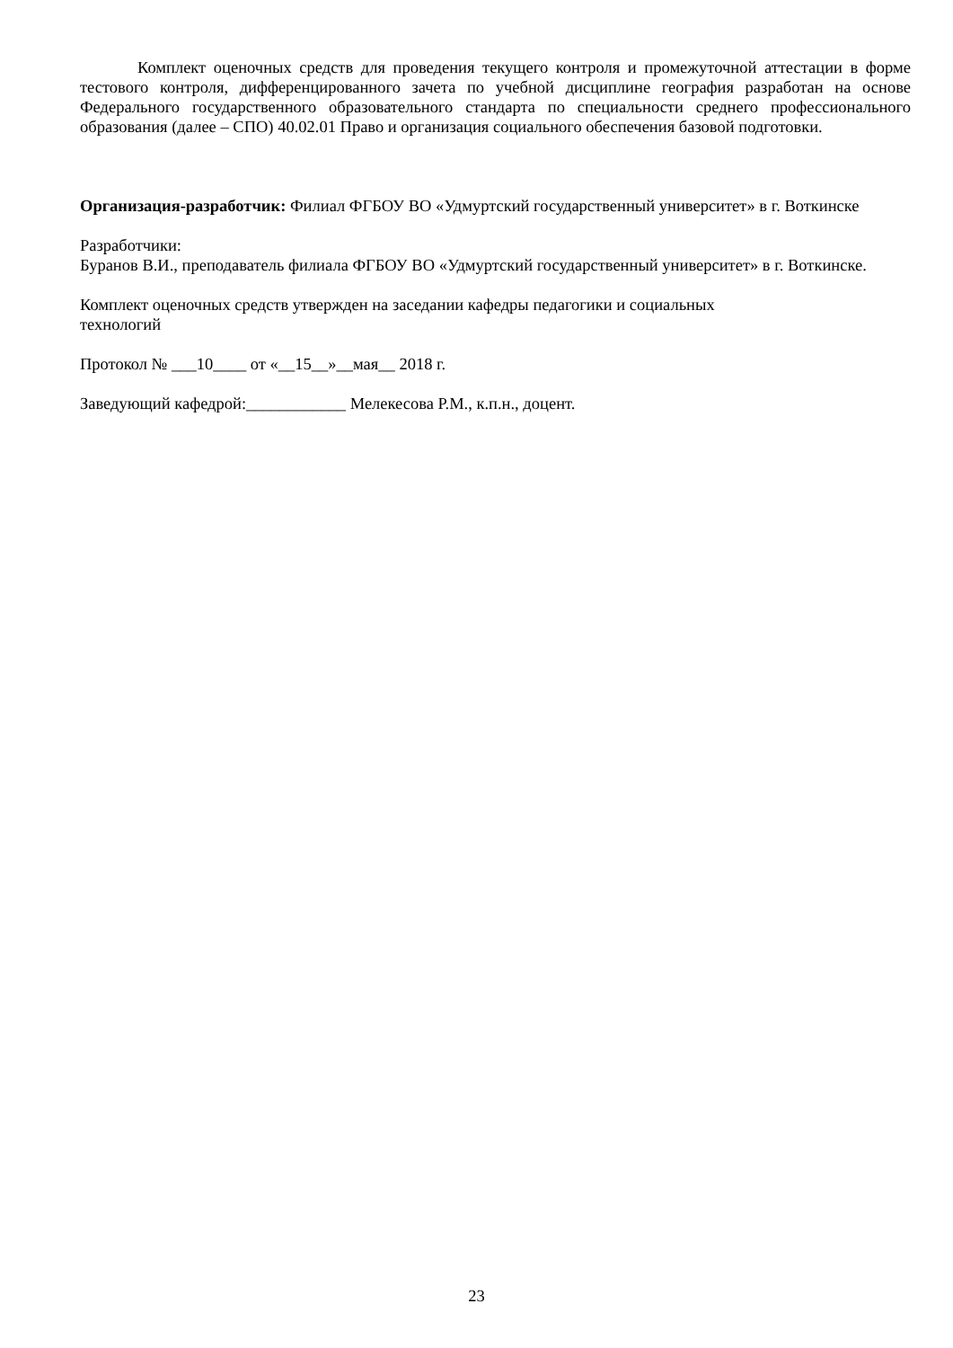Комплект оценочных средств для проведения текущего контроля и промежуточной аттестации в форме тестового контроля, дифференцированного зачета по учебной дисциплине география разработан на основе Федерального государственного образовательного стандарта по специальности среднего профессионального образования (далее – СПО) 40.02.01 Право и организация социального обеспечения базовой подготовки.
Организация-разработчик: Филиал ФГБОУ ВО «Удмуртский государственный университет» в г. Воткинске
Разработчики:
Буранов В.И., преподаватель филиала ФГБОУ ВО «Удмуртский государственный университет» в г. Воткинске.
Комплект оценочных средств утвержден на заседании кафедры педагогики и социальных
технологий
Протокол № ___10____ от «__15__»__мая__ 2018 г.
Заведующий кафедрой:____________ Мелекесова Р.М., к.п.н., доцент.
23